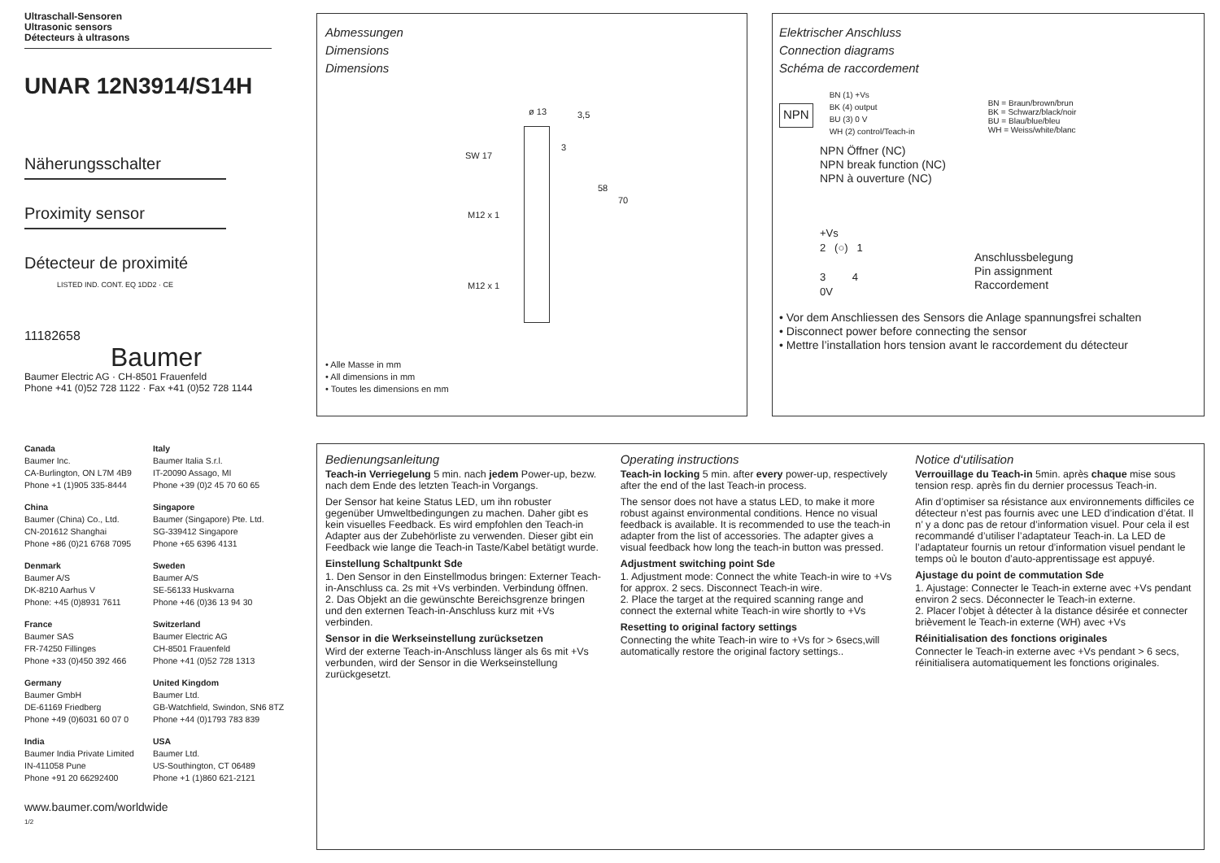Ultraschall-Sensoren
Ultrasonic sensors
Détecteurs à ultrasons
UNAR 12N3914/S14H
Näherungsschalter
Proximity sensor
Détecteur de proximité LISTED IND. CONT. EQ 1DD2 · CE
11182658
Baumer
Baumer Electric AG · CH-8501 Frauenfeld
Phone +41 (0)52 728 1122 · Fax +41 (0)52 728 1144
Canada
Baumer Inc.
CA-Burlington, ON L7M 4B9
Phone +1 (1)905 335-8444
Italy
Baumer Italia S.r.l.
IT-20090 Assago, MI
Phone +39 (0)2 45 70 60 65
China
Baumer (China) Co., Ltd.
CN-201612 Shanghai
Phone +86 (0)21 6768 7095
Singapore
Baumer (Singapore) Pte. Ltd.
SG-339412 Singapore
Phone +65 6396 4131
Denmark
Baumer A/S
DK-8210 Aarhus V
Phone: +45 (0)8931 7611
Sweden
Baumer A/S
SE-56133 Huskvarna
Phone +46 (0)36 13 94 30
France
Baumer SAS
FR-74250 Fillinges
Phone +33 (0)450 392 466
Switzerland
Baumer Electric AG
CH-8501 Frauenfeld
Phone +41 (0)52 728 1313
Germany
Baumer GmbH
DE-61169 Friedberg
Phone +49 (0)6031 60 07 0
United Kingdom
Baumer Ltd.
GB-Watchfield, Swindon, SN6 8TZ
Phone +44 (0)1793 783 839
India
Baumer India Private Limited
IN-411058 Pune
Phone +91 20 66292400
USA
Baumer Ltd.
US-Southington, CT 06489
Phone +1 (1)860 621-2121
www.baumer.com/worldwide
1/2
Abmessungen
Dimensions
Dimensions
ø 13
SW 17
M12 x 1
M12 x 1
3,5
3
58
70
• Alle Masse in mm
• All dimensions in mm
• Toutes les dimensions en mm
Elektrischer Anschluss
Connection diagrams
Schéma de raccordement
NPN
BN (1) +Vs
BK (4) output
BU (3) 0 V
WH (2) control/Teach-in
BN = Braun/brown/brun
BK = Schwarz/black/noir
BU = Blau/blue/bleu
WH = Weiss/white/blanc
NPN Öffner (NC)
NPN break function (NC)
NPN à ouverture (NC)
+Vs
2 (○) 1
3 4
0V
Anschlussbelegung
Pin assignment
Raccordement
• Vor dem Anschliessen des Sensors die Anlage spannungsfrei schalten
• Disconnect power before connecting the sensor
• Mettre l’installation hors tension avant le raccordement du détecteur
Bedienungsanleitung
Teach-in Verriegelung 5 min. nach jedem Power-up, bezw. nach dem Ende des letzten Teach-in Vorgangs.
Der Sensor hat keine Status LED, um ihn robuster gegenüber Umweltbedingungen zu machen. Daher gibt es kein visuelles Feedback. Es wird empfohlen den Teach-in Adapter aus der Zubehörliste zu verwenden. Dieser gibt ein Feedback wie lange die Teach-in Taste/Kabel betätigt wurde.
Einstellung Schaltpunkt Sde
1. Den Sensor in den Einstellmodus bringen: Externer Teach-in-Anschluss ca. 2s mit +Vs verbinden. Verbindung öffnen.
2. Das Objekt an die gewünschte Bereichsgrenze bringen und den externen Teach-in-Anschluss kurz mit +Vs verbinden.
Sensor in die Werkseinstellung zurücksetzen
Wird der externe Teach-in-Anschluss länger als 6s mit +Vs verbunden, wird der Sensor in die Werkseinstellung zurückgesetzt.
Operating instructions
Teach-in locking 5 min. after every power-up, respectively after the end of the last Teach-in process.
The sensor does not have a status LED, to make it more robust against environmental conditions. Hence no visual feedback is available. It is recommended to use the teach-in adapter from the list of accessories. The adapter gives a visual feedback how long the teach-in button was pressed.
Adjustment switching point Sde
1. Adjustment mode: Connect the white Teach-in wire to +Vs for approx. 2 secs. Disconnect Teach-in wire.
2. Place the target at the required scanning range and connect the external white Teach-in wire shortly to +Vs
Resetting to original factory settings
Connecting the white Teach-in wire to +Vs for > 6secs,will automatically restore the original factory settings..
Notice d‘utilisation
Verrouillage du Teach-in 5min. après chaque mise sous tension resp. après fin du dernier processus Teach-in.
Afin d’optimiser sa résistance aux environnements difficiles ce détecteur n’est pas fournis avec une LED d’indication d’état. Il n’ y a donc pas de retour d’information visuel. Pour cela il est recommandé d’utiliser l’adaptateur Teach-in. La LED de l’adaptateur fournis un retour d’information visuel pendant le temps où le bouton d’auto-apprentissage est appuyé.
Ajustage du point de commutation Sde
1. Ajustage: Connecter le Teach-in externe avec +Vs pendant environ 2 secs. Déconnecter le Teach-in externe.
2. Placer l’objet à détecter à la distance désirée et connecter brièvement le Teach-in externe (WH) avec +Vs
Réinitialisation des fonctions originales
Connecter le Teach-in externe avec +Vs pendant > 6 secs, réinitialisera automatiquement les fonctions originales.